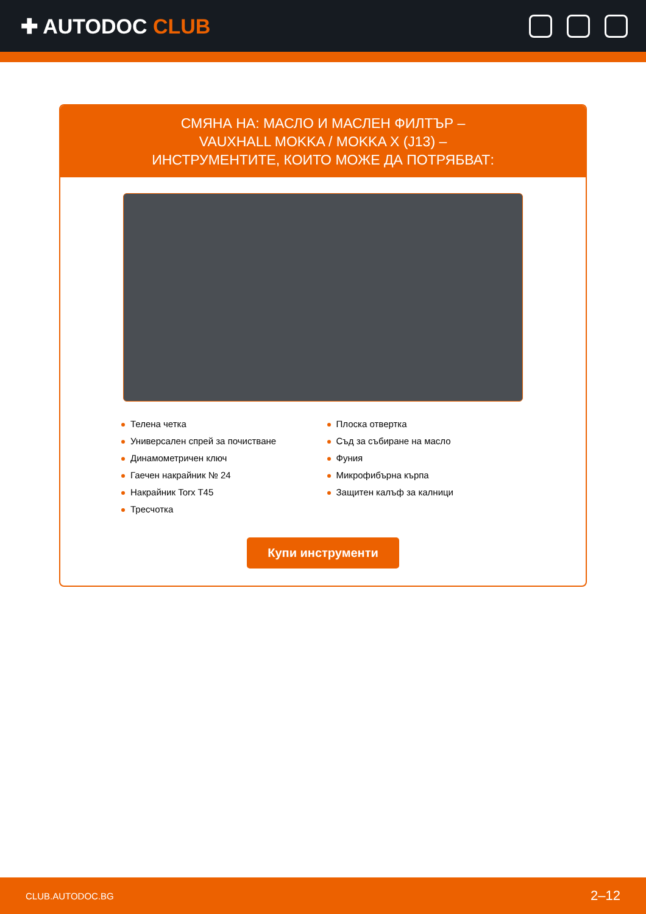✚ AUTODOC CLUB
СМЯНА НА: МАСЛО И МАСЛЕН ФИЛТЪР –
VAUXHALL MOKKA / MOKKA X (J13) –
ИНСТРУМЕНТИТЕ, КОИТО МОЖЕ ДА ПОТРЯБВАТ:
Телена четка
Универсален спрей за почистване
Динамометричен ключ
Гаечен накрайник № 24
Накрайник Torx T45
Тресчотка
Плоска отвертка
Съд за събиране на масло
Фуния
Микрофибърна кърпа
Защитен калъф за калници
Купи инструменти
CLUB.AUTODOC.BG 2–12